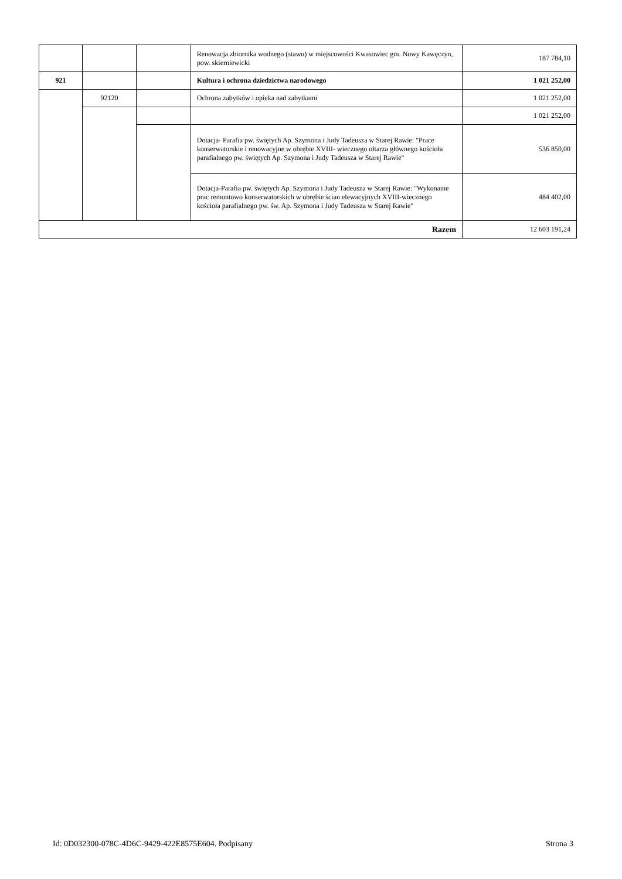| | | | Renowacja zbiornika wodnego (stawu) w miejscowości Kwasowiec gm. Nowy Kawęczyn, pow. skierniewicki | 187 784,10 |
| 921 | | | Kultura i ochrona dziedzictwa narodowego | 1 021 252,00 |
| | 92120 | | Ochrona zabytków i opieka nad zabytkami | 1 021 252,00 |
| | | | | 1 021 252,00 |
| | | | Dotacja- Parafia pw. świętych Ap. Szymona i Judy Tadeusza w Starej Rawie: "Prace konserwatorskie i renowacyjne w obrębie XVIII- wiecznego ołtarza głównego kościoła parafialnego pw. świętych Ap. Szymona i Judy Tadeusza w Starej Rawie" | 536 850,00 |
| | | | Dotacja-Parafia pw. świętych Ap. Szymona i Judy Tadeusza w Starej Rawie: "Wykonanie prac remontowo konserwatorskich w obrębie ścian elewacyjnych XVIII-wiecznego kościoła parafialnego pw. św. Ap. Szymona i Judy Tadeusza w Starej Rawie" | 484 402,00 |
| Razem | | | | 12 603 191,24 |
Id: 0D032300-078C-4D6C-9429-422E8575E604. Podpisany Strona 3